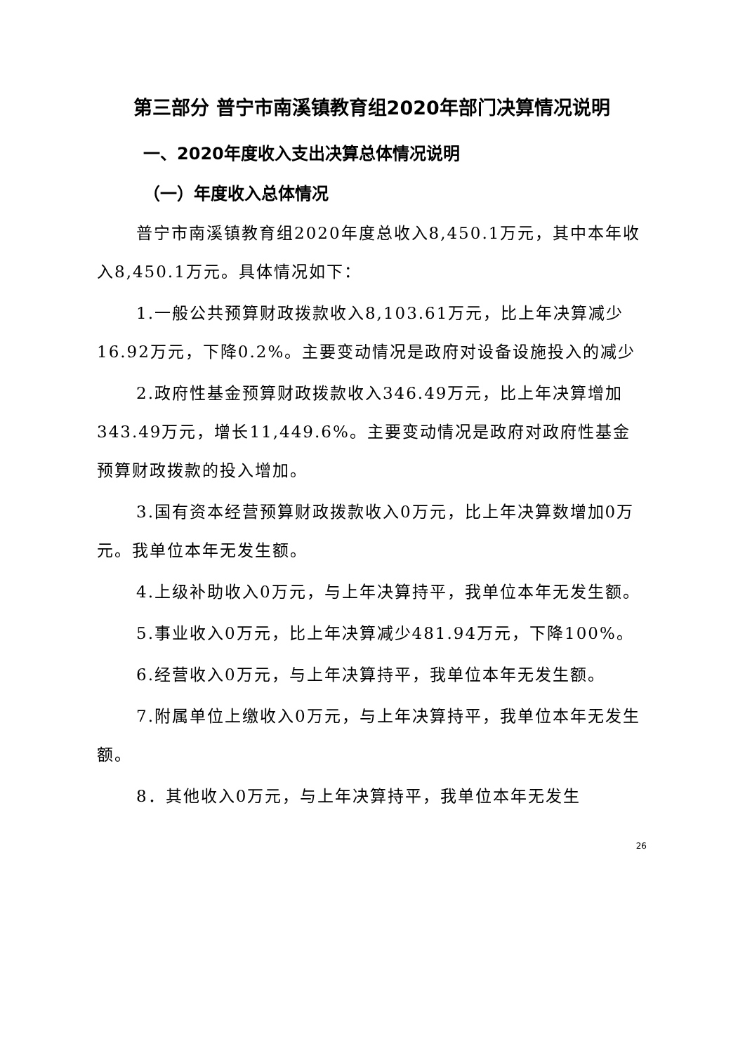第三部分 普宁市南溪镇教育组2020年部门决算情况说明
一、2020年度收入支出决算总体情况说明
（一）年度收入总体情况
普宁市南溪镇教育组2020年度总收入8,450.1万元，其中本年收入8,450.1万元。具体情况如下：
1.一般公共预算财政拨款收入8,103.61万元，比上年决算减少16.92万元，下降0.2%。主要变动情况是政府对设备设施投入的减少
2.政府性基金预算财政拨款收入346.49万元，比上年决算增加343.49万元，增长11,449.6%。主要变动情况是政府对政府性基金预算财政拨款的投入增加。
3.国有资本经营预算财政拨款收入0万元，比上年决算数增加0万元。我单位本年无发生额。
4.上级补助收入0万元，与上年决算持平，我单位本年无发生额。
5.事业收入0万元，比上年决算减少481.94万元，下降100%。
6.经营收入0万元，与上年决算持平，我单位本年无发生额。
7.附属单位上缴收入0万元，与上年决算持平，我单位本年无发生额。
8．其他收入0万元，与上年决算持平，我单位本年无发生
26